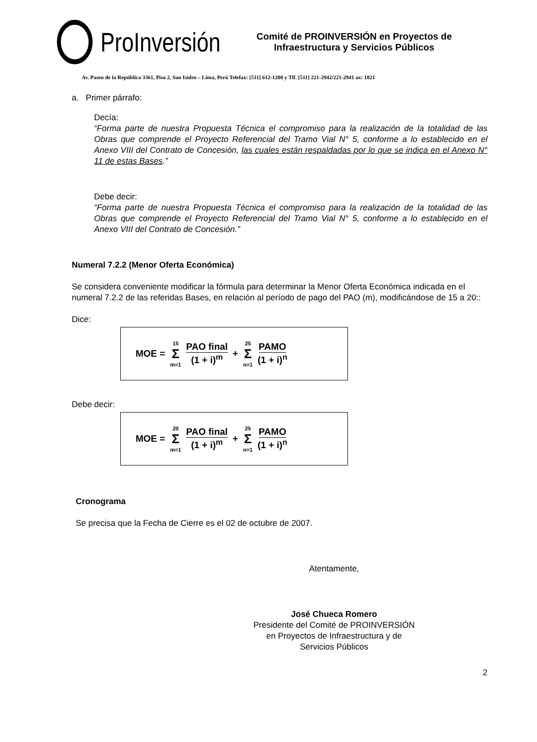ProInversión
Comité de PROINVERSIÓN en Proyectos de
Infraestructura y Servicios Públicos
Av. Paseo de la República 3361, Piso 2, San Isidro – Lima, Perú Telefax: [511] 612-1200 y Tlf. [511] 221-2942/221-2941 ax: 1821
a. Primer párrafo:
Decía:
“Forma parte de nuestra Propuesta Técnica el compromiso para la realización de la totalidad de las Obras que comprende el Proyecto Referencial del Tramo Vial N° 5, conforme a lo establecido en el Anexo VIII del Contrato de Concesión, las cuales están respaldadas por lo que se indica en el Anexo N° 11 de estas Bases.”
Debe decir:
“Forma parte de nuestra Propuesta Técnica el compromiso para la realización de la totalidad de las Obras que comprende el Proyecto Referencial del Tramo Vial N° 5, conforme a lo establecido en el Anexo VIII del Contrato de Concesión.”
Numeral 7.2.2 (Menor Oferta Económica)
Se considera conveniente modificar la fórmula para determinar la Menor Oferta Económica indicada en el numeral 7.2.2 de las referidas Bases, en relación al período de pago del PAO (m), modificándose de 15 a 20::
Dice:
MOE = 15 Σ m=1 PAO final (1 + i)<sup>m</sup> + 25 Σ n=1 PAMO (1 + i)<sup>n</sup>
Debe decir:
MOE = 20 Σ m=1 PAO final (1 + i)<sup>m</sup> + 25 Σ n=1 PAMO (1 + i)<sup>n</sup>
Cronograma
Se precisa que la Fecha de Cierre es el 02 de octubre de 2007.
Atentamente,
José Chueca Romero
Presidente del Comité de PROINVERSIÓN
en Proyectos de Infraestructura y de
Servicios Públicos
2